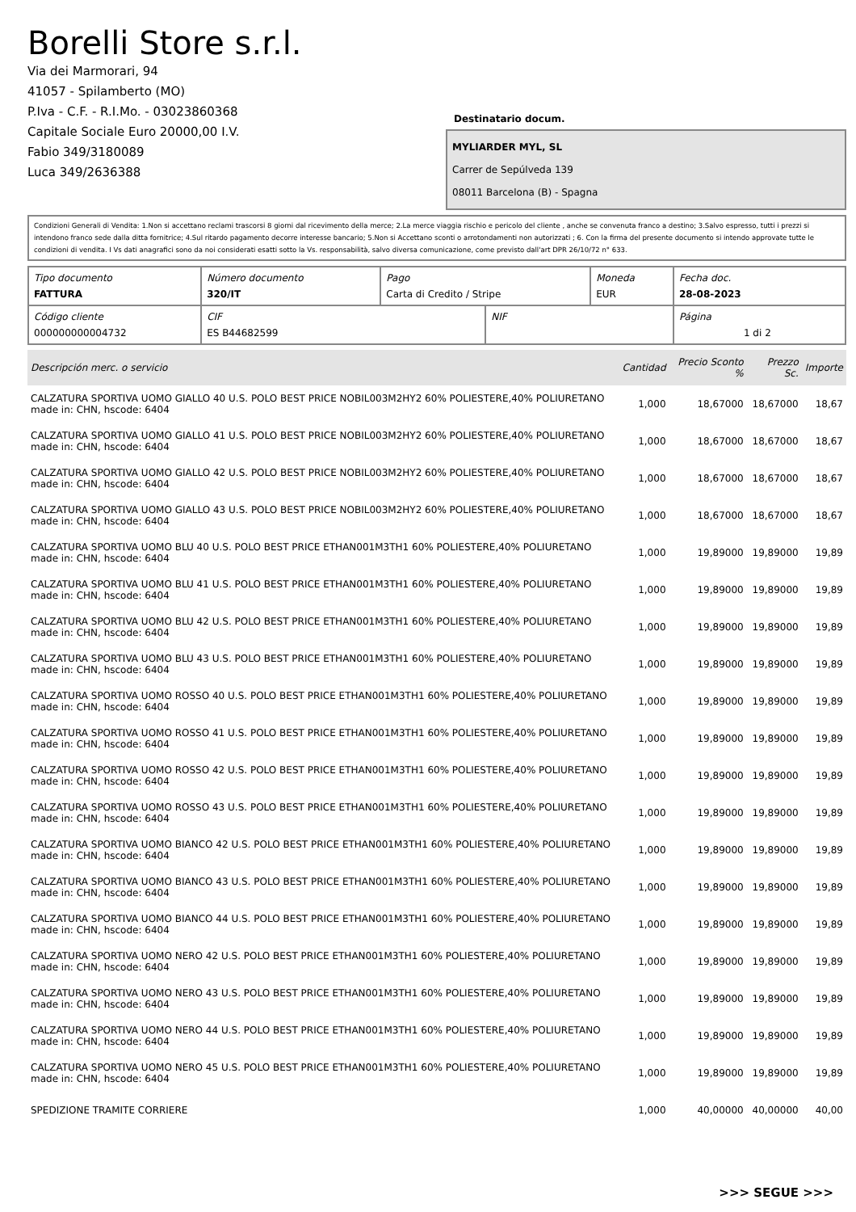Borelli Store s.r.l.
Via dei Marmorari, 94
41057 - Spilamberto (MO)
P.Iva - C.F. - R.I.Mo. - 03023860368
Capitale Sociale Euro 20000,00 I.V.
Fabio 349/3180089
Luca 349/2636388
Destinatario docum.
MYLIARDER MYL, SL
Carrer de Sepúlveda 139
08011 Barcelona (B) - Spagna
Condizioni Generali di Vendita: 1.Non si accettano reclami trascorsi 8 giorni dal ricevimento della merce; 2.La merce viaggia rischio e pericolo del cliente , anche se convenuta franco a destino; 3.Salvo espresso, tutti i prezzi si intendono franco sede dalla ditta fornitrice; 4.Sul ritardo pagamento decorre interesse bancario; 5.Non si Accettano sconti o arrotondamenti non autorizzati ; 6. Con la firma del presente documento si intendo approvate tutte le condizioni di vendita. I Vs dati anagrafici sono da noi considerati esatti sotto la Vs. responsabilità, salvo diversa comunicazione, come previsto dall'art DPR 26/10/72 n° 633.
| Tipo documento FATTURA | Número documento 320/IT | Pago Carta di Credito / Stripe | | Moneda EUR | Fecha doc. 28-08-2023 |
| Código cliente 000000000004732 | CIF ES B44682599 | | NIF | | Página 1 di 2 |
| Descripción merc. o servicio | Cantidad | Precio Sconto % | Prezzo Sc. | Importe |
| --- | --- | --- | --- | --- |
| CALZATURA SPORTIVA UOMO GIALLO 40 U.S. POLO BEST PRICE NOBIL003M2HY2 60% POLIESTERE,40% POLIURETANO made in: CHN, hscode: 6404 | 1,000 | 18,67000 | 18,67000 | 18,67 |
| CALZATURA SPORTIVA UOMO GIALLO 41 U.S. POLO BEST PRICE NOBIL003M2HY2 60% POLIESTERE,40% POLIURETANO made in: CHN, hscode: 6404 | 1,000 | 18,67000 | 18,67000 | 18,67 |
| CALZATURA SPORTIVA UOMO GIALLO 42 U.S. POLO BEST PRICE NOBIL003M2HY2 60% POLIESTERE,40% POLIURETANO made in: CHN, hscode: 6404 | 1,000 | 18,67000 | 18,67000 | 18,67 |
| CALZATURA SPORTIVA UOMO GIALLO 43 U.S. POLO BEST PRICE NOBIL003M2HY2 60% POLIESTERE,40% POLIURETANO made in: CHN, hscode: 6404 | 1,000 | 18,67000 | 18,67000 | 18,67 |
| CALZATURA SPORTIVA UOMO BLU 40 U.S. POLO BEST PRICE ETHAN001M3TH1 60% POLIESTERE,40% POLIURETANO made in: CHN, hscode: 6404 | 1,000 | 19,89000 | 19,89000 | 19,89 |
| CALZATURA SPORTIVA UOMO BLU 41 U.S. POLO BEST PRICE ETHAN001M3TH1 60% POLIESTERE,40% POLIURETANO made in: CHN, hscode: 6404 | 1,000 | 19,89000 | 19,89000 | 19,89 |
| CALZATURA SPORTIVA UOMO BLU 42 U.S. POLO BEST PRICE ETHAN001M3TH1 60% POLIESTERE,40% POLIURETANO made in: CHN, hscode: 6404 | 1,000 | 19,89000 | 19,89000 | 19,89 |
| CALZATURA SPORTIVA UOMO BLU 43 U.S. POLO BEST PRICE ETHAN001M3TH1 60% POLIESTERE,40% POLIURETANO made in: CHN, hscode: 6404 | 1,000 | 19,89000 | 19,89000 | 19,89 |
| CALZATURA SPORTIVA UOMO ROSSO 40 U.S. POLO BEST PRICE ETHAN001M3TH1 60% POLIESTERE,40% POLIURETANO made in: CHN, hscode: 6404 | 1,000 | 19,89000 | 19,89000 | 19,89 |
| CALZATURA SPORTIVA UOMO ROSSO 41 U.S. POLO BEST PRICE ETHAN001M3TH1 60% POLIESTERE,40% POLIURETANO made in: CHN, hscode: 6404 | 1,000 | 19,89000 | 19,89000 | 19,89 |
| CALZATURA SPORTIVA UOMO ROSSO 42 U.S. POLO BEST PRICE ETHAN001M3TH1 60% POLIESTERE,40% POLIURETANO made in: CHN, hscode: 6404 | 1,000 | 19,89000 | 19,89000 | 19,89 |
| CALZATURA SPORTIVA UOMO ROSSO 43 U.S. POLO BEST PRICE ETHAN001M3TH1 60% POLIESTERE,40% POLIURETANO made in: CHN, hscode: 6404 | 1,000 | 19,89000 | 19,89000 | 19,89 |
| CALZATURA SPORTIVA UOMO BIANCO 42 U.S. POLO BEST PRICE ETHAN001M3TH1 60% POLIESTERE,40% POLIURETANO made in: CHN, hscode: 6404 | 1,000 | 19,89000 | 19,89000 | 19,89 |
| CALZATURA SPORTIVA UOMO BIANCO 43 U.S. POLO BEST PRICE ETHAN001M3TH1 60% POLIESTERE,40% POLIURETANO made in: CHN, hscode: 6404 | 1,000 | 19,89000 | 19,89000 | 19,89 |
| CALZATURA SPORTIVA UOMO BIANCO 44 U.S. POLO BEST PRICE ETHAN001M3TH1 60% POLIESTERE,40% POLIURETANO made in: CHN, hscode: 6404 | 1,000 | 19,89000 | 19,89000 | 19,89 |
| CALZATURA SPORTIVA UOMO NERO 42 U.S. POLO BEST PRICE ETHAN001M3TH1 60% POLIESTERE,40% POLIURETANO made in: CHN, hscode: 6404 | 1,000 | 19,89000 | 19,89000 | 19,89 |
| CALZATURA SPORTIVA UOMO NERO 43 U.S. POLO BEST PRICE ETHAN001M3TH1 60% POLIESTERE,40% POLIURETANO made in: CHN, hscode: 6404 | 1,000 | 19,89000 | 19,89000 | 19,89 |
| CALZATURA SPORTIVA UOMO NERO 44 U.S. POLO BEST PRICE ETHAN001M3TH1 60% POLIESTERE,40% POLIURETANO made in: CHN, hscode: 6404 | 1,000 | 19,89000 | 19,89000 | 19,89 |
| CALZATURA SPORTIVA UOMO NERO 45 U.S. POLO BEST PRICE ETHAN001M3TH1 60% POLIESTERE,40% POLIURETANO made in: CHN, hscode: 6404 | 1,000 | 19,89000 | 19,89000 | 19,89 |
| SPEDIZIONE TRAMITE CORRIERE | 1,000 | 40,00000 | 40,00000 | 40,00 |
>>> SEGUE >>>
-